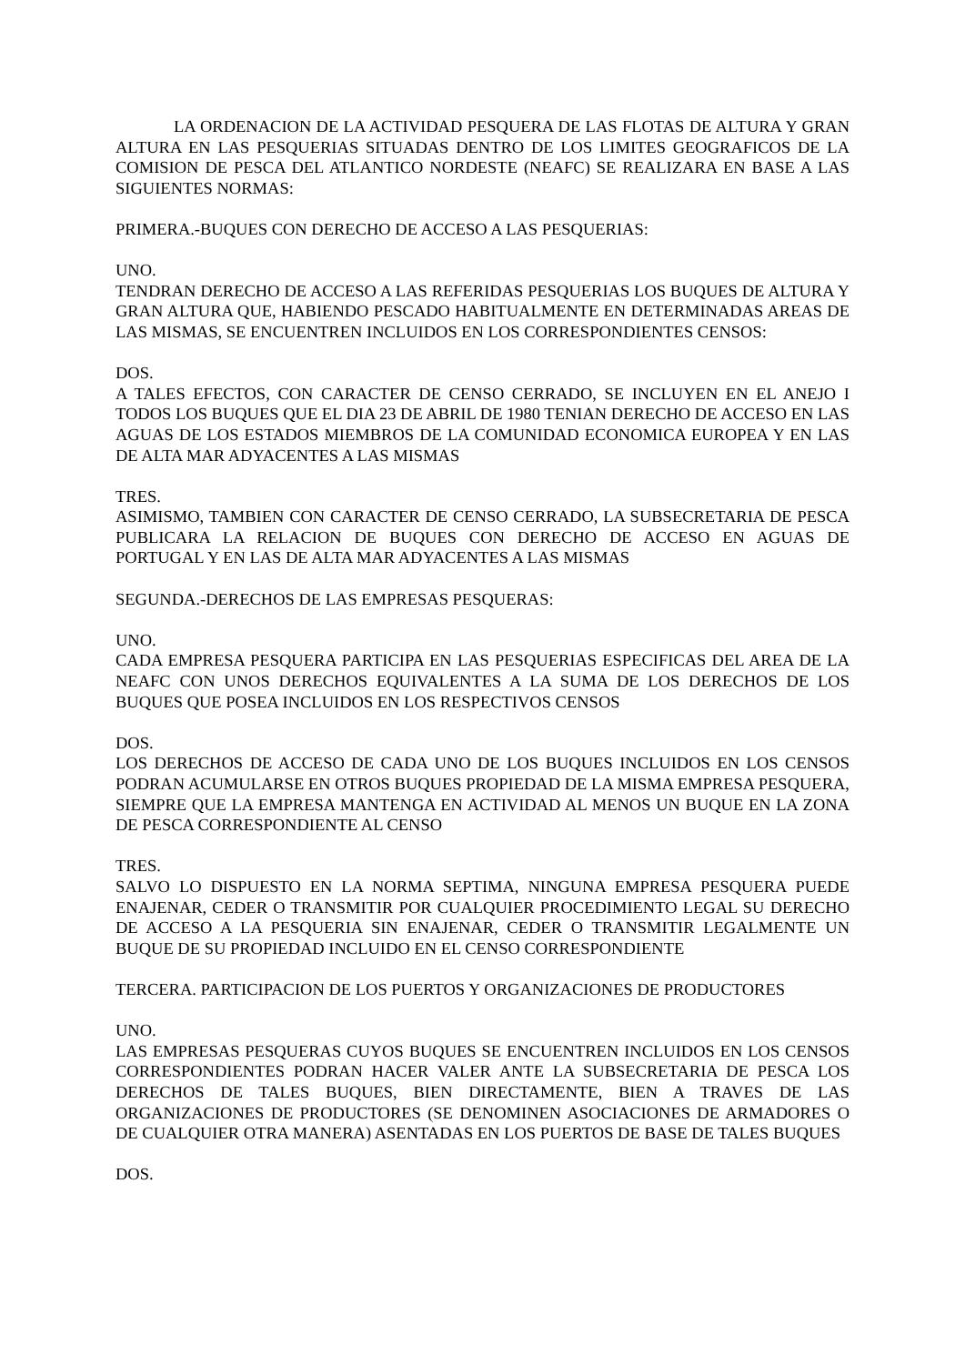LA ORDENACION DE LA ACTIVIDAD PESQUERA DE LAS FLOTAS DE ALTURA Y GRAN ALTURA EN LAS PESQUERIAS SITUADAS DENTRO DE LOS LIMITES GEOGRAFICOS DE LA COMISION DE PESCA DEL ATLANTICO NORDESTE (NEAFC) SE REALIZARA EN BASE A LAS SIGUIENTES NORMAS:
PRIMERA.-BUQUES CON DERECHO DE ACCESO A LAS PESQUERIAS:
UNO.
TENDRAN DERECHO DE ACCESO A LAS REFERIDAS PESQUERIAS LOS BUQUES DE ALTURA Y GRAN ALTURA QUE, HABIENDO PESCADO HABITUALMENTE EN DETERMINADAS AREAS DE LAS MISMAS, SE ENCUENTREN INCLUIDOS EN LOS CORRESPONDIENTES CENSOS:
DOS.
A TALES EFECTOS, CON CARACTER DE CENSO CERRADO, SE INCLUYEN EN EL ANEJO I TODOS LOS BUQUES QUE EL DIA 23 DE ABRIL DE 1980 TENIAN DERECHO DE ACCESO EN LAS AGUAS DE LOS ESTADOS MIEMBROS DE LA COMUNIDAD ECONOMICA EUROPEA Y EN LAS DE ALTA MAR ADYACENTES A LAS MISMAS
TRES.
ASIMISMO, TAMBIEN CON CARACTER DE CENSO CERRADO, LA SUBSECRETARIA DE PESCA PUBLICARA LA RELACION DE BUQUES CON DERECHO DE ACCESO EN AGUAS DE PORTUGAL Y EN LAS DE ALTA MAR ADYACENTES A LAS MISMAS
SEGUNDA.-DERECHOS DE LAS EMPRESAS PESQUERAS:
UNO.
CADA EMPRESA PESQUERA PARTICIPA EN LAS PESQUERIAS ESPECIFICAS DEL AREA DE LA NEAFC CON UNOS DERECHOS EQUIVALENTES A LA SUMA DE LOS DERECHOS DE LOS BUQUES QUE POSEA INCLUIDOS EN LOS RESPECTIVOS CENSOS
DOS.
LOS DERECHOS DE ACCESO DE CADA UNO DE LOS BUQUES INCLUIDOS EN LOS CENSOS PODRAN ACUMULARSE EN OTROS BUQUES PROPIEDAD DE LA MISMA EMPRESA PESQUERA, SIEMPRE QUE LA EMPRESA MANTENGA EN ACTIVIDAD AL MENOS UN BUQUE EN LA ZONA DE PESCA CORRESPONDIENTE AL CENSO
TRES.
SALVO LO DISPUESTO EN LA NORMA SEPTIMA, NINGUNA EMPRESA PESQUERA PUEDE ENAJENAR, CEDER O TRANSMITIR POR CUALQUIER PROCEDIMIENTO LEGAL SU DERECHO DE ACCESO A LA PESQUERIA SIN ENAJENAR, CEDER O TRANSMITIR LEGALMENTE UN BUQUE DE SU PROPIEDAD INCLUIDO EN EL CENSO CORRESPONDIENTE
TERCERA. PARTICIPACION DE LOS PUERTOS Y ORGANIZACIONES DE PRODUCTORES
UNO.
LAS EMPRESAS PESQUERAS CUYOS BUQUES SE ENCUENTREN INCLUIDOS EN LOS CENSOS CORRESPONDIENTES PODRAN HACER VALER ANTE LA SUBSECRETARIA DE PESCA LOS DERECHOS DE TALES BUQUES, BIEN DIRECTAMENTE, BIEN A TRAVES DE LAS ORGANIZACIONES DE PRODUCTORES (SE DENOMINEN ASOCIACIONES DE ARMADORES O DE CUALQUIER OTRA MANERA) ASENTADAS EN LOS PUERTOS DE BASE DE TALES BUQUES
DOS.